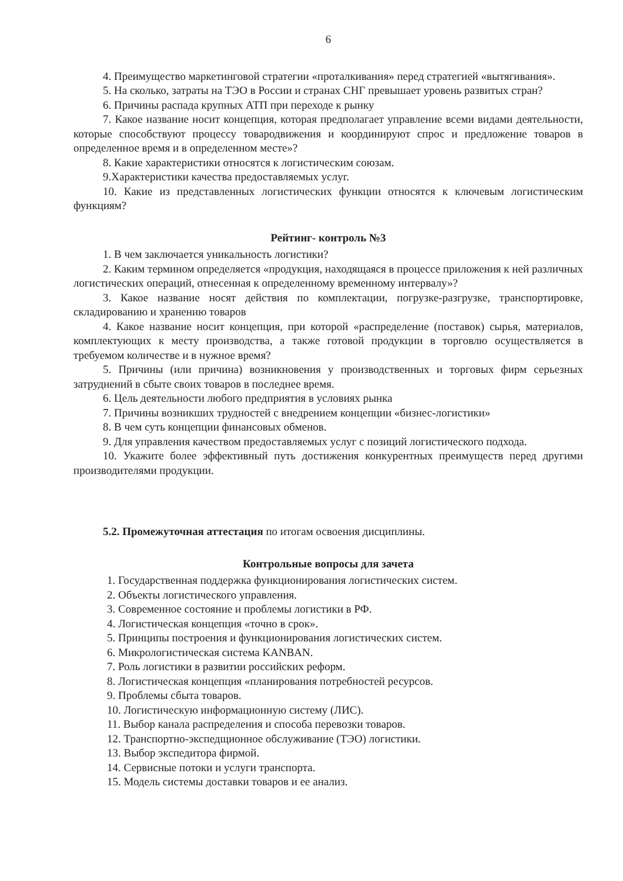6
4. Преимущество маркетинговой стратегии «проталкивания» перед стратегией «вытягивания».
5. На сколько, затраты на ТЭО в России и странах СНГ превышает уровень развитых стран?
6. Причины распада крупных АТП при переходе к рынку
7. Какое название носит концепция, которая предполагает управление всеми видами деятельности, которые способствуют процессу товародвижения и координируют спрос и предложение товаров в определенное время и в определенном месте»?
8. Какие характеристики относятся к логистическим союзам.
9.Характеристики качества предоставляемых услуг.
10. Какие из представленных логистических функции относятся к ключевым логистическим функциям?
Рейтинг- контроль №3
1. В чем заключается уникальность логистики?
2. Каким термином определяется «продукция, находящаяся в процессе приложения к ней различных логистических операций, отнесенная к определенному временному интервалу»?
3. Какое название носят действия по комплектации, погрузке-разгрузке, транспортировке, складированию и хранению товаров
4. Какое название носит концепция, при которой «распределение (поставок) сырья, материалов, комплектующих к месту производства, а также готовой продукции в торговлю осуществляется в требуемом количестве и в нужное время?
5. Причины (или причина) возникновения у производственных и торговых фирм серьезных затруднений в сбыте своих товаров в последнее время.
6. Цель деятельности любого предприятия в условиях рынка
7. Причины возникших трудностей с внедрением концепции «бизнес-логистики»
8. В чем суть концепции финансовых обменов.
9. Для управления качеством предоставляемых услуг с позиций логистического подхода.
10. Укажите более эффективный путь достижения конкурентных преимуществ перед другими производителями продукции.
5.2. Промежуточная аттестация по итогам освоения дисциплины.
Контрольные вопросы для зачета
1. Государственная поддержка функционирования логистических систем.
2. Объекты логистического управления.
3. Современное состояние и проблемы логистики в РФ.
4. Логистическая концепция «точно в срок».
5. Принципы построения и функционирования логистических систем.
6. Микрологистическая система KANBAN.
7. Роль логистики в развитии российских реформ.
8. Логистическая концепция «планирования потребностей ресурсов.
9. Проблемы сбыта товаров.
10. Логистическую информационную систему (ЛИС).
11. Выбор канала распределения и способа перевозки товаров.
12. Транспортно-экспедщионное обслуживание (ТЭО) логистики.
13. Выбор экспедитора фирмой.
14. Сервисные потоки и услуги транспорта.
15. Модель системы доставки товаров и ее анализ.